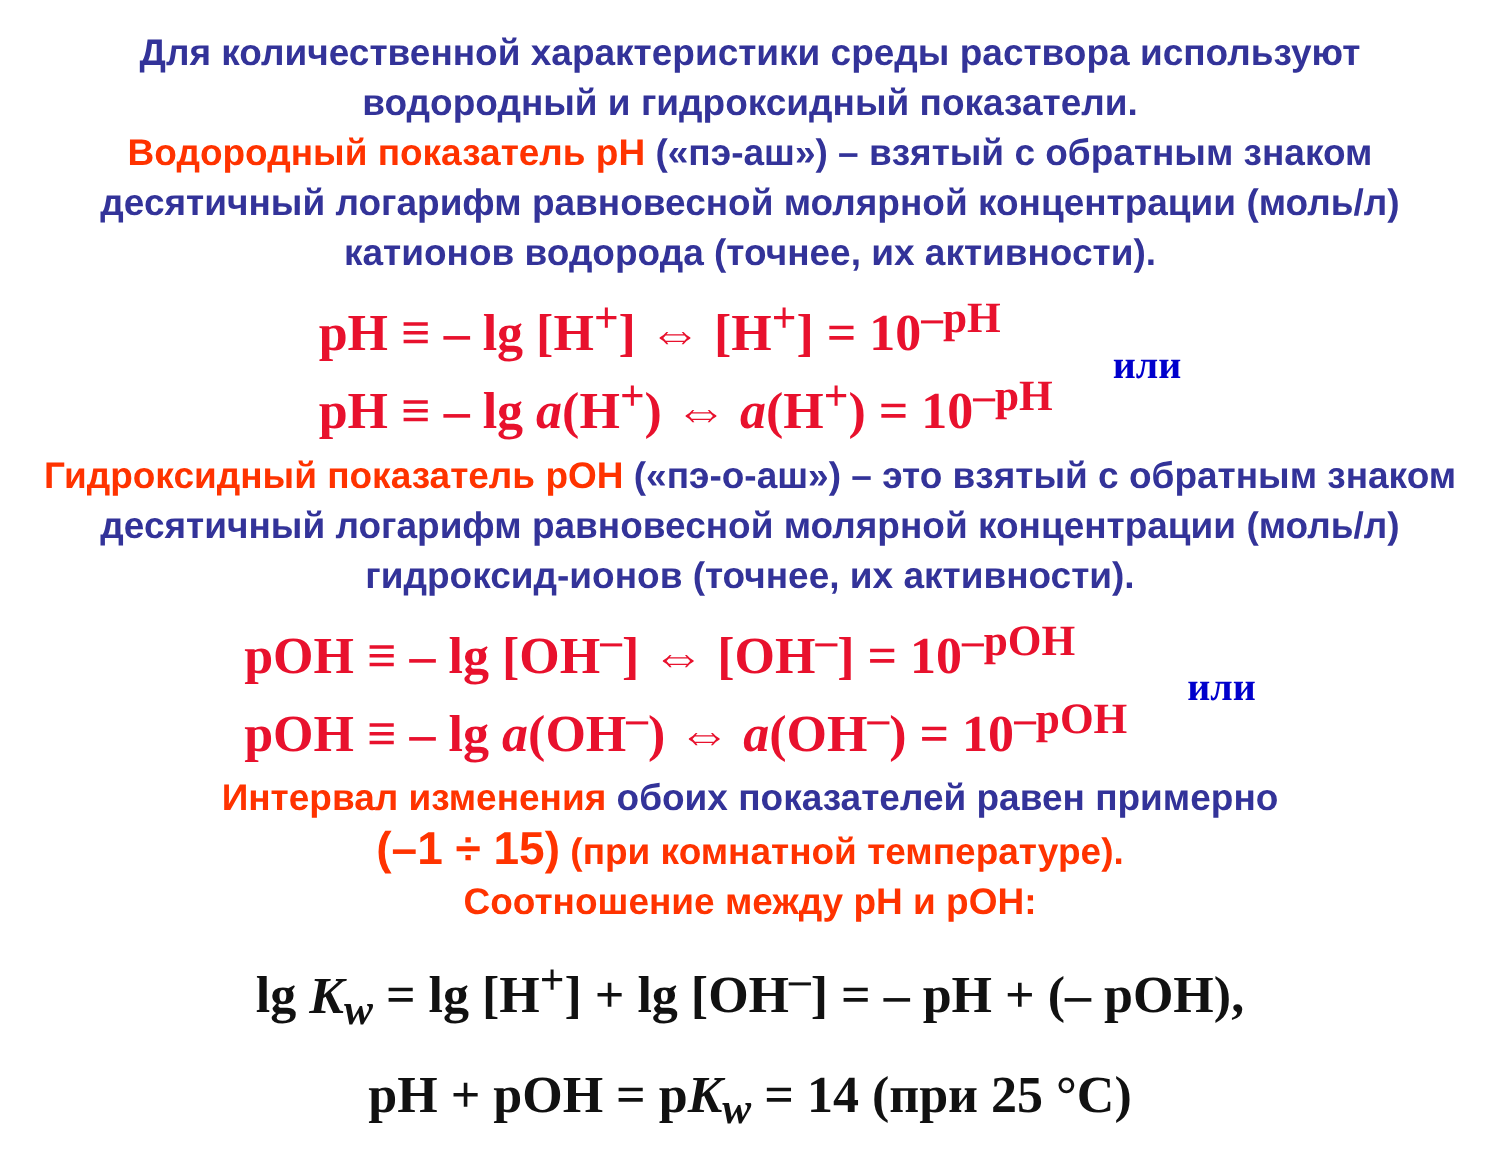Для количественной характеристики среды раствора используют водородный и гидроксидный показатели.
Водородный показатель pH («пэ-аш») – взятый с обратным знаком десятичный логарифм равновесной молярной концентрации (моль/л) катионов водорода (точнее, их активности).
pH ≡ – lg [H<sup>+</sup>] ⇔ [H<sup>+</sup>] = 10<sup>–pH</sup>
pH ≡ – lg a(H<sup>+</sup>) ⇔ a(H<sup>+</sup>) = 10<sup>–pH</sup>
или
Гидроксидный показатель pOH («пэ-о-аш») – это взятый с обратным знаком десятичный логарифм равновесной молярной концентрации (моль/л) гидроксид-ионов (точнее, их активности).
pOH ≡ – lg [OH<sup>–</sup>] ⇔ [OH<sup>–</sup>] = 10<sup>–pOH</sup>
pOH ≡ – lg a(OH<sup>–</sup>) ⇔ a(OH<sup>–</sup>) = 10<sup>–pOH</sup>
или
Интервал изменения обоих показателей равен примерно
(–1 ÷ 15) (при комнатной температуре).
Соотношение между pH и pOH:
lg K<sub>w</sub> = lg [H<sup>+</sup>] + lg [OH<sup>–</sup>] = – pH + (– pOH),
pH + pOH = pK<sub>w</sub> = 14 (при 25 °C)